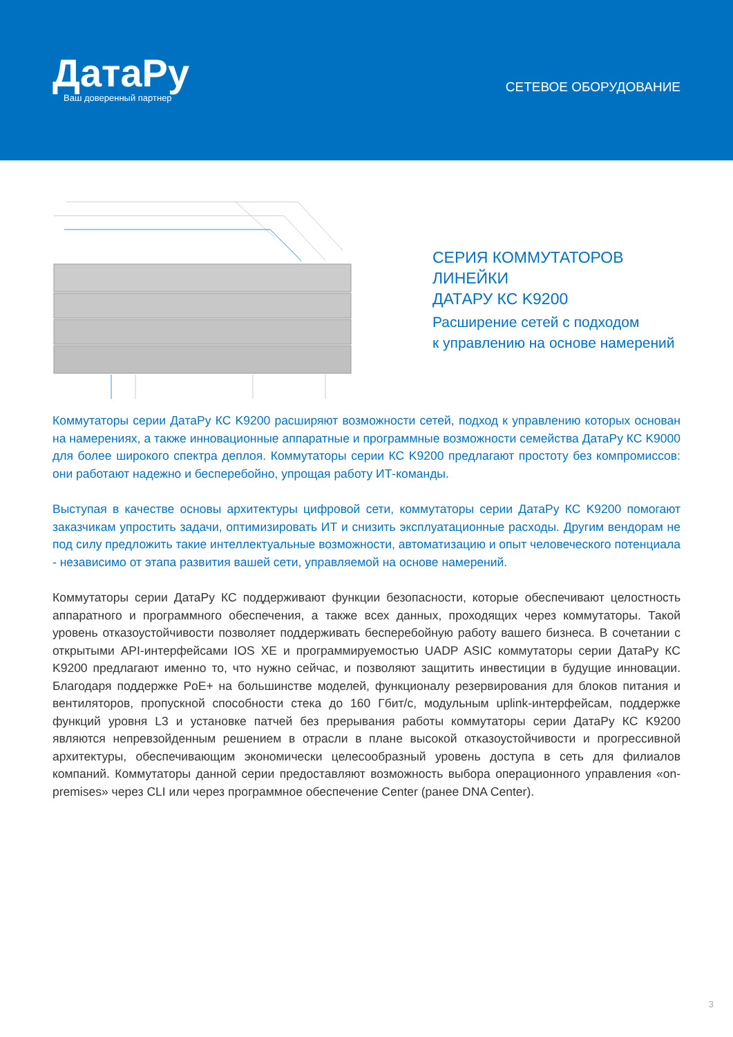ДатаРу
Ваш доверенный партнер
СЕТЕВОЕ ОБОРУДОВАНИЕ
СЕРИЯ КОММУТАТОРОВ ЛИНЕЙКИ
ДАТАРУ КС K9200
Расширение сетей с подходом
к управлению на основе намерений
Коммутаторы серии ДатаРу КС K9200 расширяют возможности сетей, подход к управлению которых основан на намерениях, а также инновационные аппаратные и программные возможности семейства ДатаРу КС K9000 для более широкого спектра деплоя. Коммутаторы серии КС K9200 предлагают простоту без компромиссов: они работают надежно и бесперебойно, упрощая работу ИТ-команды.
Выступая в качестве основы архитектуры цифровой сети, коммутаторы серии ДатаРу КС K9200 помогают заказчикам упростить задачи, оптимизировать ИТ и снизить эксплуатационные расходы. Другим вендорам не под силу предложить такие интеллектуальные возможности, автоматизацию и опыт человеческого потенциала - независимо от этапа развития вашей сети, управляемой на основе намерений.
Коммутаторы серии ДатаРу КС поддерживают функции безопасности, которые обеспечивают целостность аппаратного и программного обеспечения, а также всех данных, проходящих через коммутаторы. Такой уровень отказоустойчивости позволяет поддерживать бесперебойную работу вашего бизнеса. В сочетании с открытыми API-интерфейсами IOS XE и программируемостью UADP ASIC коммутаторы серии ДатаРу КС K9200 предлагают именно то, что нужно сейчас, и позволяют защитить инвестиции в будущие инновации. Благодаря поддержке PoE+ на большинстве моделей, функционалу резервирования для блоков питания и вентиляторов, пропускной способности стека до 160 Гбит/с, модульным uplink-интерфейсам, поддержке функций уровня L3 и установке патчей без прерывания работы коммутаторы серии ДатаРу КС K9200 являются непревзойденным решением в отрасли в плане высокой отказоустойчивости и прогрессивной архитектуры, обеспечивающим экономически целесообразный уровень доступа в сеть для филиалов компаний. Коммутаторы данной серии предоставляют возможность выбора операционного управления «on-premises» через CLI или через программное обеспечение Center (ранее DNA Center).
3